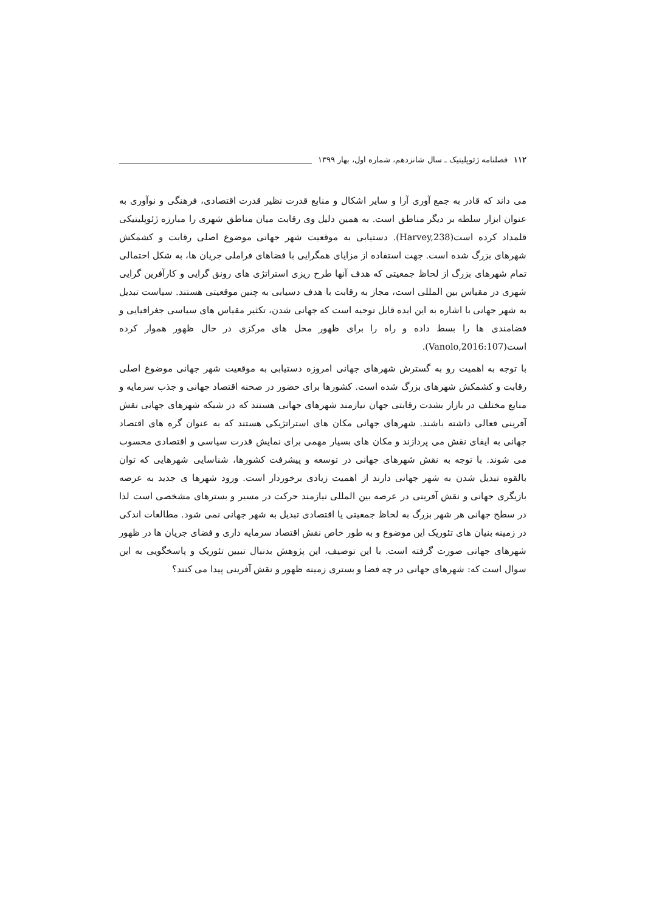۱۱۲ فصلنامه ژئوپلیتیک ـ سال شانزدهم، شماره اول، بهار ۱۳۹۹
می داند که قادر به جمع آوری آرا و سایر اشکال و منابع قدرت نظیر قدرت اقتصادی، فرهنگی و نوآوری به عنوان ابزار سلطه بر دیگر مناطق است. به همین دلیل وی رقابت میان مناطق شهری را مبارزه ژئوپلیتیکی قلمداد کرده است(Harvey,238). دستیابی به موقعیت شهر جهانی موضوع اصلی رقابت و کشمکش شهرهای بزرگ شده است. جهت استفاده از مزایای همگرایی با فضاهای فراملی جریان ها، به شکل احتمالی تمام شهرهای بزرگ از لحاظ جمعیتی که هدف آنها طرح ریزی استراتژی های رونق گرایی و کارآفرین گرایی شهری در مقیاس بین المللی است، مجاز به رقابت با هدف دسیابی به چنین موقعیتی هستند. سیاست تبدیل به شهر جهانی با اشاره به این ایده قابل توجیه است که جهانی شدن، تکثیر مقیاس های سیاسی جغرافیایی و فضامندی ها را بسط داده و راه را برای ظهور محل های مرکزی در حال ظهور هموار کرده است(Vanolo,2016:107).
با توجه به اهمیت رو به گسترش شهرهای جهانی امروزه دستیابی به موقعیت شهر جهانی موضوع اصلی رقابت و کشمکش شهرهای بزرگ شده است. کشورها برای حضور در صحنه اقتصاد جهانی و جذب سرمایه و منابع مختلف در بازار بشدت رقابتی جهان نیازمند شهرهای جهانی هستند که در شبکه شهرهای جهانی نقش آفرینی فعالی داشته باشند. شهرهای جهانی مکان های استراتژیکی هستند که به عنوان گره های اقتصاد جهانی به ایفای نقش می پردازند و مکان های بسیار مهمی برای نمایش قدرت سیاسی و اقتصادی محسوب می شوند. با توجه به نقش شهرهای جهانی در توسعه و پیشرفت کشورها، شناسایی شهرهایی که توان بالقوه تبدیل شدن به شهر جهانی دارند از اهمیت زیادی برخوردار است. ورود شهرها ی جدید به عرصه بازیگری جهانی و نقش آفرینی در عرصه بین المللی نیازمند حرکت در مسیر و بسترهای مشخصی است لذا در سطح جهانی هر شهر بزرگ به لحاظ جمعیتی یا اقتصادی تبدیل به شهر جهانی نمی شود. مطالعات اندکی در زمینه بنیان های تئوریک این موضوع و به طور خاص نقش اقتصاد سرمایه داری و فضای جریان ها در ظهور شهرهای جهانی صورت گرفته است. با این توصیف، این پژوهش بدنبال تبیین تئوریک و پاسخگویی به این سوال است که: شهرهای جهانی در چه فضا و بستری زمینه ظهور و نقش آفرینی پیدا می کنند؟